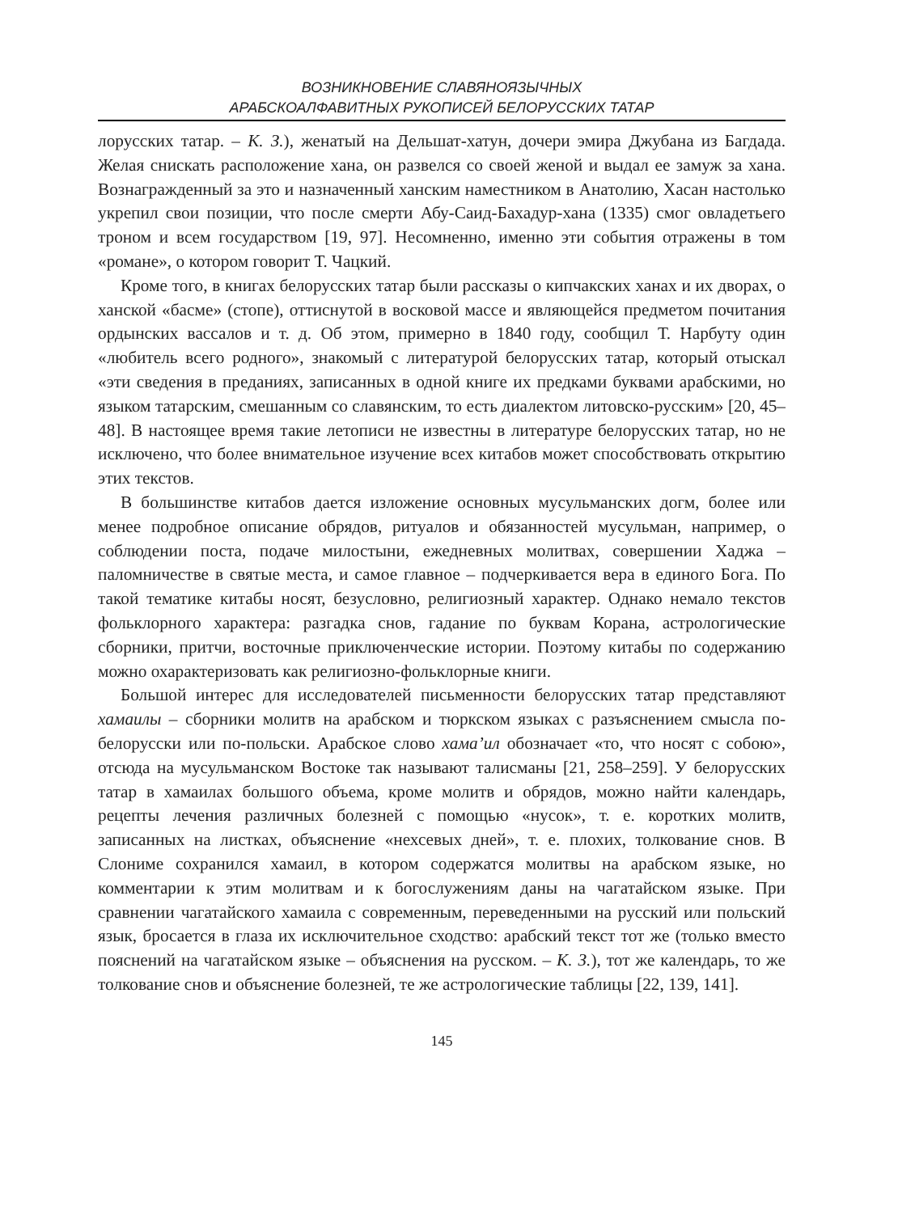ВОЗНИКНОВЕНИЕ СЛАВЯНОЯЗЫЧНЫХ
АРАБСКОАЛФАВИТНЫХ РУКОПИСЕЙ БЕЛОРУССКИХ ТАТАР
лорусских татар. – К. З.), женатый на Дельшат-хатун, дочери эмира Джубана из Багдада. Желая снискать расположение хана, он развелся со своей женой и выдал ее замуж за хана. Вознагражденный за это и назначенный ханским наместником в Анатолию, Хасан настолько укрепил свои позиции, что после смерти Абу-Саид-Бахадур-хана (1335) смог овладетьего троном и всем государством [19, 97]. Несомненно, именно эти события отражены в том «романе», о котором говорит Т. Чацкий.
Кроме того, в книгах белорусских татар были рассказы о кипчакских ханах и их дворах, о ханской «басме» (стопе), оттиснутой в восковой массе и являющейся предметом почитания ордынских вассалов и т. д. Об этом, примерно в 1840 году, сообщил Т. Нарбуту один «любитель всего родного», знакомый с литературой белорусских татар, который отыскал «эти сведения в преданиях, записанных в одной книге их предками буквами арабскими, но языком татарским, смешанным со славянским, то есть диалектом литовско-русским» [20, 45–48]. В настоящее время такие летописи не известны в литературе белорусских татар, но не исключено, что более внимательное изучение всех китабов может способствовать открытию этих текстов.
В большинстве китабов дается изложение основных мусульманских догм, более или менее подробное описание обрядов, ритуалов и обязанностей мусульман, например, о соблюдении поста, подаче милостыни, ежедневных молитвах, совершении Хаджа – паломничестве в святые места, и самое главное – подчеркивается вера в единого Бога. По такой тематике китабы носят, безусловно, религиозный характер. Однако немало текстов фольклорного характера: разгадка снов, гадание по буквам Корана, астрологические сборники, притчи, восточные приключенческие истории. Поэтому китабы по содержанию можно охарактеризовать как религиозно-фольклорные книги.
Большой интерес для исследователей письменности белорусских татар представляют хамаилы – сборники молитв на арабском и тюркском языках с разъяснением смысла по-белорусски или по-польски. Арабское слово хама’ил обозначает «то, что носят с собою», отсюда на мусульманском Востоке так называют талисманы [21, 258–259]. У белорусских татар в хамаилах большого объема, кроме молитв и обрядов, можно найти календарь, рецепты лечения различных болезней с помощью «нусок», т. е. коротких молитв, записанных на листках, объяснение «нехсевых дней», т. е. плохих, толкование снов. В Слониме сохранился хамаил, в котором содержатся молитвы на арабском языке, но комментарии к этим молитвам и к богослужениям даны на чагатайском языке. При сравнении чагатайского хамаила с современным, переведенными на русский или польский язык, бросается в глаза их исключительное сходство: арабский текст тот же (только вместо пояснений на чагатайском языке – объяснения на русском. – К. З.), тот же календарь, то же толкование снов и объяснение болезней, те же астрологические таблицы [22, 139, 141].
145